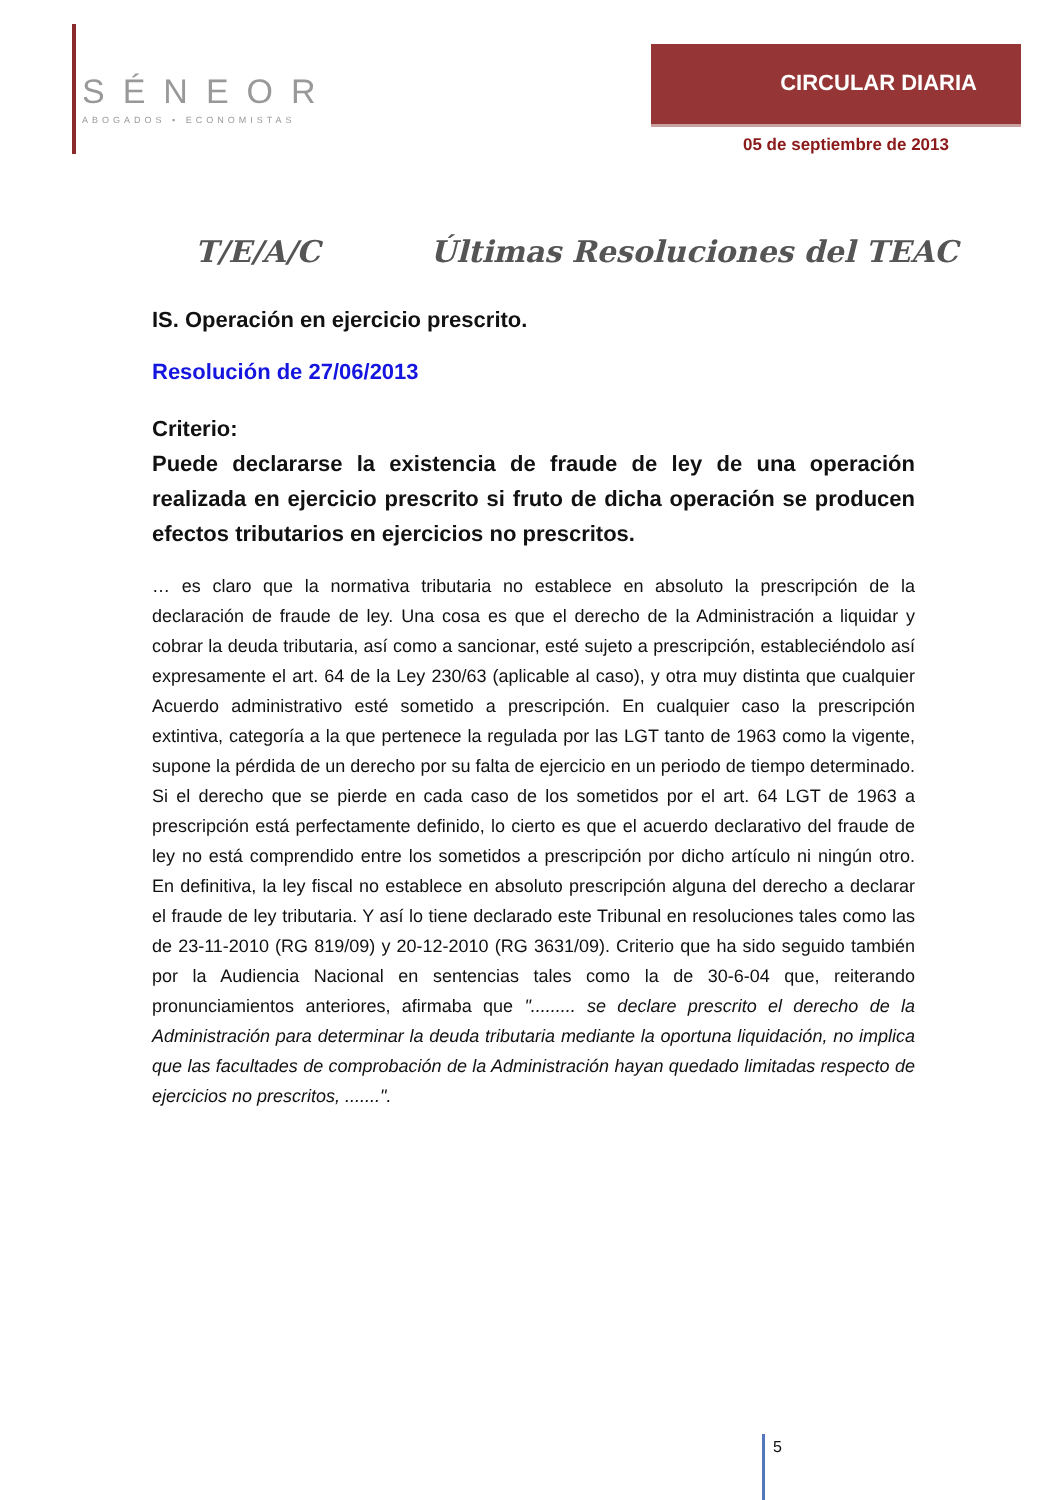SÉNEOR
ABOGADOS • ECONOMISTAS
CIRCULAR DIARIA
05 de septiembre de 2013
T/E/A/C Últimas Resoluciones del TEAC
IS. Operación en ejercicio prescrito.
Resolución de 27/06/2013
Criterio:
Puede declararse la existencia de fraude de ley de una operación realizada en ejercicio prescrito si fruto de dicha operación se producen efectos tributarios en ejercicios no prescritos.
… es claro que la normativa tributaria no establece en absoluto la prescripción de la declaración de fraude de ley. Una cosa es que el derecho de la Administración a liquidar y cobrar la deuda tributaria, así como a sancionar, esté sujeto a prescripción, estableciéndolo así expresamente el art. 64 de la Ley 230/63 (aplicable al caso), y otra muy distinta que cualquier Acuerdo administrativo esté sometido a prescripción. En cualquier caso la prescripción extintiva, categoría a la que pertenece la regulada por las LGT tanto de 1963 como la vigente, supone la pérdida de un derecho por su falta de ejercicio en un periodo de tiempo determinado. Si el derecho que se pierde en cada caso de los sometidos por el art. 64 LGT de 1963 a prescripción está perfectamente definido, lo cierto es que el acuerdo declarativo del fraude de ley no está comprendido entre los sometidos a prescripción por dicho artículo ni ningún otro. En definitiva, la ley fiscal no establece en absoluto prescripción alguna del derecho a declarar el fraude de ley tributaria. Y así lo tiene declarado este Tribunal en resoluciones tales como las de 23-11-2010 (RG 819/09) y 20-12-2010 (RG 3631/09). Criterio que ha sido seguido también por la Audiencia Nacional en sentencias tales como la de 30-6-04 que, reiterando pronunciamientos anteriores, afirmaba que "......... se declare prescrito el derecho de la Administración para determinar la deuda tributaria mediante la oportuna liquidación, no implica que las facultades de comprobación de la Administración hayan quedado limitadas respecto de ejercicios no prescritos, .......".
5